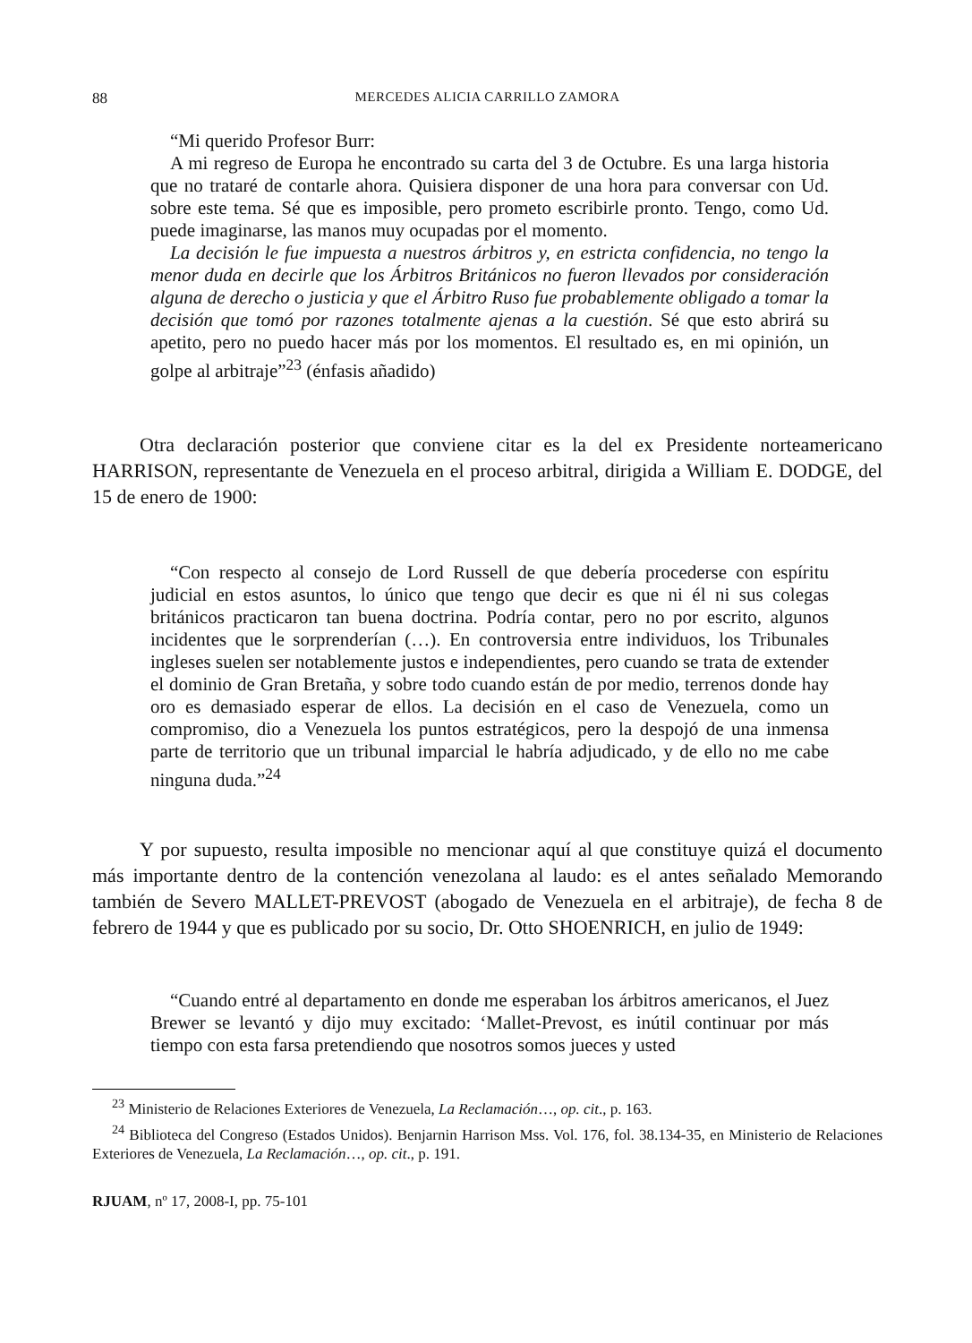88 MERCEDES ALICIA CARRILLO ZAMORA
“Mi querido Profesor Burr:
A mi regreso de Europa he encontrado su carta del 3 de Octubre. Es una larga historia que no trataré de contarle ahora. Quisiera disponer de una hora para conversar con Ud. sobre este tema. Sé que es imposible, pero prometo escribirle pronto. Tengo, como Ud. puede imaginarse, las manos muy ocupadas por el momento.
La decisión le fue impuesta a nuestros árbitros y, en estricta confidencia, no tengo la menor duda en decirle que los Árbitros Británicos no fueron llevados por consideración alguna de derecho o justicia y que el Árbitro Ruso fue probablemente obligado a tomar la decisión que tomó por razones totalmente ajenas a la cuestión. Sé que esto abrirá su apetito, pero no puedo hacer más por los momentos. El resultado es, en mi opinión, un golpe al arbitraje”<sup>23</sup> (énfasis añadido)
Otra declaración posterior que conviene citar es la del ex Presidente norteamericano HARRISON, representante de Venezuela en el proceso arbitral, dirigida a William E. DODGE, del 15 de enero de 1900:
“Con respecto al consejo de Lord Russell de que debería procederse con espíritu judicial en estos asuntos, lo único que tengo que decir es que ni él ni sus colegas británicos practicaron tan buena doctrina. Podría contar, pero no por escrito, algunos incidentes que le sorprenderían (…). En controversia entre individuos, los Tribunales ingleses suelen ser notablemente justos e independientes, pero cuando se trata de extender el dominio de Gran Bretaña, y sobre todo cuando están de por medio, terrenos donde hay oro es demasiado esperar de ellos. La decisión en el caso de Venezuela, como un compromiso, dio a Venezuela los puntos estratégicos, pero la despojó de una inmensa parte de territorio que un tribunal imparcial le habría adjudicado, y de ello no me cabe ninguna duda.”<sup>24</sup>
Y por supuesto, resulta imposible no mencionar aquí al que constituye quizá el documento más importante dentro de la contención venezolana al laudo: es el antes señalado Memorando también de Severo MALLET-PREVOST (abogado de Venezuela en el arbitraje), de fecha 8 de febrero de 1944 y que es publicado por su socio, Dr. Otto SHOENRICH, en julio de 1949:
“Cuando entré al departamento en donde me esperaban los árbitros americanos, el Juez Brewer se levantó y dijo muy excitado: ‘Mallet-Prevost, es inútil continuar por más tiempo con esta farsa pretendiendo que nosotros somos jueces y usted
<sup>23</sup> Ministerio de Relaciones Exteriores de Venezuela, La Reclamación…, op. cit., p. 163.
<sup>24</sup> Biblioteca del Congreso (Estados Unidos). Benjarnin Harrison Mss. Vol. 176, fol. 38.134-35, en Ministerio de Relaciones Exteriores de Venezuela, La Reclamación…, op. cit., p. 191.
RJUAM, nº 17, 2008-I, pp. 75-101